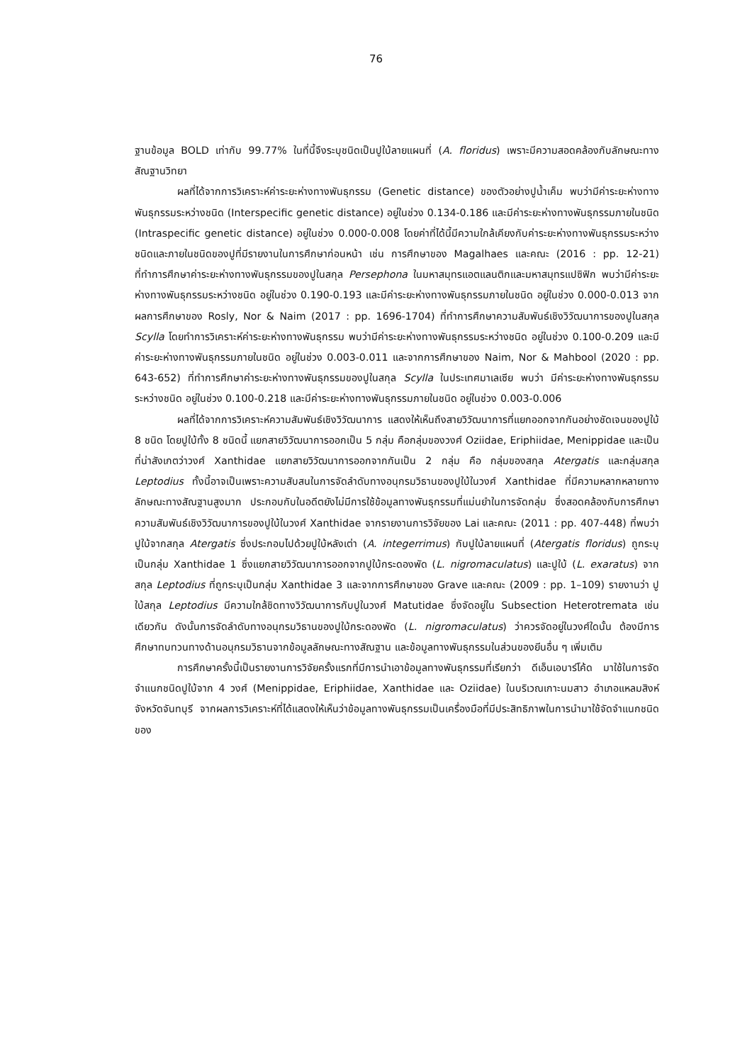76
ฐานข้อมูล BOLD เท่ากับ 99.77% ในที่นี้จึงระบุชนิดเป็นปูใบ้ลายแผนที่ (A. floridus) เพราะมีความสอดคล้องกับลักษณะทางสัณฐานวิทยา
ผลที่ได้จากการวิเคราะห์ค่าระยะห่างทางพันธุกรรม (Genetic distance) ของตัวอย่างปูน้ำเค็ม พบว่ามีค่าระยะห่างทางพันธุกรรมระหว่างชนิด (Interspecific genetic distance) อยู่ในช่วง 0.134-0.186 และมีค่าระยะห่างทางพันธุกรรมภายในชนิด (Intraspecific genetic distance) อยู่ในช่วง 0.000-0.008 โดยค่าที่ได้นี้มีความใกล้เคียงกับค่าระยะห่างทางพันธุกรรมระหว่างชนิดและภายในชนิดของปูที่มีรายงานในการศึกษาก่อนหน้า เช่น การศึกษาของ Magalhaes และคณะ (2016 : pp. 12-21) ที่ทำการศึกษาค่าระยะห่างทางพันธุกรรมของปูในสกุล Persephona ในมหาสมุทรแอตแลนติกและมหาสมุทรแปซิฟิก พบว่ามีค่าระยะห่างทางพันธุกรรมระหว่างชนิด อยู่ในช่วง 0.190-0.193 และมีค่าระยะห่างทางพันธุกรรมภายในชนิด อยู่ในช่วง 0.000-0.013 จากผลการศึกษาของ Rosly, Nor & Naim (2017 : pp. 1696-1704) ที่ทำการศึกษาความสัมพันธ์เชิงวิวัฒนาการของปูในสกุล Scylla โดยทำการวิเคราะห์ค่าระยะห่างทางพันธุกรรม พบว่ามีค่าระยะห่างทางพันธุกรรมระหว่างชนิด อยู่ในช่วง 0.100-0.209 และมีค่าระยะห่างทางพันธุกรรมภายในชนิด อยู่ในช่วง 0.003-0.011 และจากการศึกษาของ Naim, Nor & Mahbool (2020 : pp. 643-652) ที่ทำการศึกษาค่าระยะห่างทางพันธุกรรมของปูในสกุล Scylla ในประเทศมาเลเซีย พบว่า มีค่าระยะห่างทางพันธุกรรมระหว่างชนิด อยู่ในช่วง 0.100-0.218 และมีค่าระยะห่างทางพันธุกรรมภายในชนิด อยู่ในช่วง 0.003-0.006
ผลที่ได้จากการวิเคราะห์ความสัมพันธ์เชิงวิวัฒนาการ แสดงให้เห็นถึงสายวิวัฒนาการที่แยกออกจากกันอย่างชัดเจนของปูใบ้ 8 ชนิด โดยปูใบ้ทั้ง 8 ชนิดนี้ แยกสายวิวัฒนาการออกเป็น 5 กลุ่ม คือกลุ่มของวงศ์ Oziidae, Eriphiidae, Menippidae และเป็นที่น่าสังเกตว่าวงศ์ Xanthidae แยกสายวิวัฒนาการออกจากกันเป็น 2 กลุ่ม คือ กลุ่มของสกุล Atergatis และกลุ่มสกุล Leptodius ทั้งนี้อาจเป็นเพราะความสับสนในการจัดลำดับทางอนุกรมวิธานของปูใบ้ในวงศ์ Xanthidae ที่มีความหลากหลายทางลักษณะทางสัณฐานสูงมาก ประกอบกับในอดีตยังไม่มีการใช้ข้อมูลทางพันธุกรรมที่แม่นยำในการจัดกลุ่ม ซึ่งสอดคล้องกับการศึกษาความสัมพันธ์เชิงวิวัฒนาการของปูใบ้ในวงศ์ Xanthidae จากรายงานการวิจัยของ Lai และคณะ (2011 : pp. 407-448) ที่พบว่าปูใบ้จากสกุล Atergatis ซึ่งประกอบไปด้วยปูใบ้หลังเต่า (A. integerrimus) กับปูใบ้ลายแผนที่ (Atergatis floridus) ถูกระบุเป็นกลุ่ม Xanthidae 1 ซึ่งแยกสายวิวัฒนาการออกจากปูใบ้กระดองพัด (L. nigromaculatus) และปูใบ้ (L. exaratus) จากสกุล Leptodius ที่ถูกระบุเป็นกลุ่ม Xanthidae 3 และจากการศึกษาของ Grave และคณะ (2009 : pp. 1–109) รายงานว่า ปูใบ้สกุล Leptodius มีความใกล้ชิดทางวิวัฒนาการกับปูในวงศ์ Matutidae ซึ่งจัดอยู่ใน Subsection Heterotremata เช่นเดียวกัน ดังนั้นการจัดลำดับทางอนุกรมวิธานของปูใบ้กระดองพัด (L. nigromaculatus) ว่าควรจัดอยู่ในวงศ์ใดนั้น ต้องมีการศึกษาทบทวนทางด้านอนุกรมวิธานจากข้อมูลลักษณะทางสัณฐาน และข้อมูลทางพันธุกรรมในส่วนของยีนอื่น ๆ เพิ่มเติม
การศึกษาครั้งนี้เป็นรายงานการวิจัยครั้งแรกที่มีการนำเอาข้อมูลทางพันธุกรรมที่เรียกว่า ดีเอ็นเอบาร์โค้ด มาใช้ในการจัดจำแนกชนิดปูใบ้จาก 4 วงศ์ (Menippidae, Eriphiidae, Xanthidae และ Oziidae) ในบริเวณเกาะนมสาว อำเภอแหลมสิงห์ จังหวัดจันทบุรี จากผลการวิเคราะห์ที่ได้แสดงให้เห็นว่าข้อมูลทางพันธุกรรมเป็นเครื่องมือที่มีประสิทธิภาพในการนำมาใช้จัดจำแนกชนิดของ